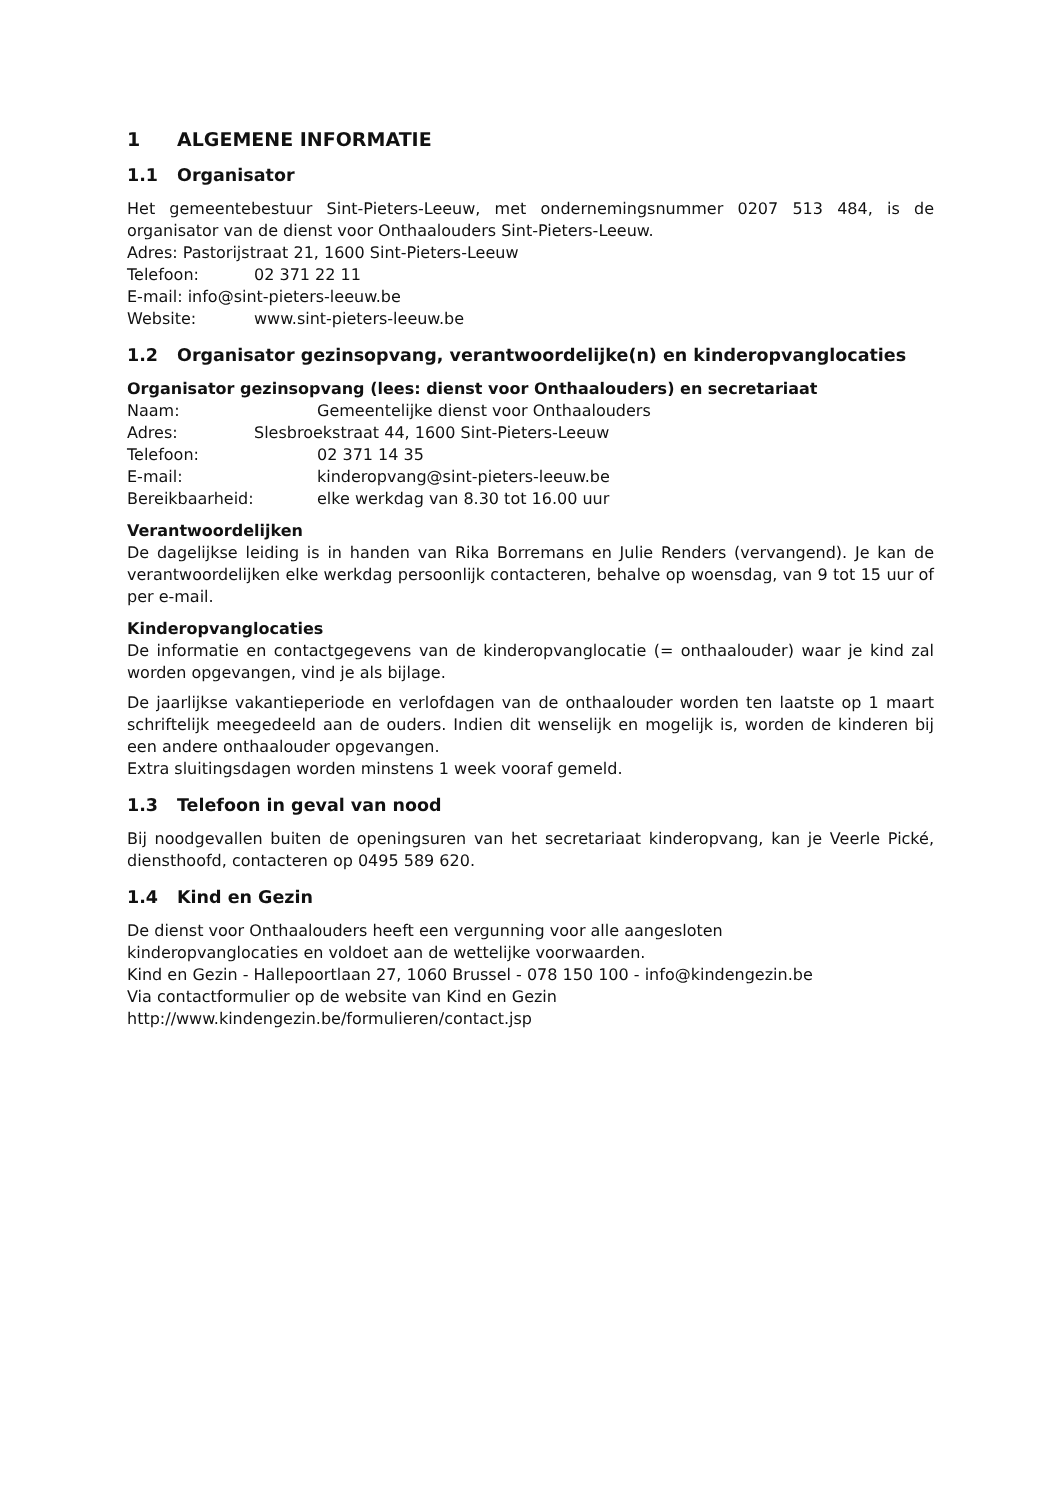1 ALGEMENE INFORMATIE
1.1 Organisator
Het gemeentebestuur Sint-Pieters-Leeuw, met ondernemingsnummer 0207 513 484, is de organisator van de dienst voor Onthaalouders Sint-Pieters-Leeuw.
Adres: Pastorijstraat 21, 1600 Sint-Pieters-Leeuw
Telefoon: 02 371 22 11
E-mail: info@sint-pieters-leeuw.be
Website: www.sint-pieters-leeuw.be
1.2 Organisator gezinsopvang, verantwoordelijke(n) en kinderopvanglocaties
Organisator gezinsopvang (lees: dienst voor Onthaalouders) en secretariaat
Naam: Gemeentelijke dienst voor Onthaalouders
Adres: Slesbroekstraat 44, 1600 Sint-Pieters-Leeuw
Telefoon: 02 371 14 35
E-mail: kinderopvang@sint-pieters-leeuw.be
Bereikbaarheid: elke werkdag van 8.30 tot 16.00 uur
Verantwoordelijken
De dagelijkse leiding is in handen van Rika Borremans en Julie Renders (vervangend). Je kan de verantwoordelijken elke werkdag persoonlijk contacteren, behalve op woensdag, van 9 tot 15 uur of per e-mail.
Kinderopvanglocaties
De informatie en contactgegevens van de kinderopvanglocatie (= onthaalouder) waar je kind zal worden opgevangen, vind je als bijlage.
De jaarlijkse vakantieperiode en verlofdagen van de onthaalouder worden ten laatste op 1 maart schriftelijk meegedeeld aan de ouders. Indien dit wenselijk en mogelijk is, worden de kinderen bij een andere onthaalouder opgevangen.
Extra sluitingsdagen worden minstens 1 week vooraf gemeld.
1.3 Telefoon in geval van nood
Bij noodgevallen buiten de openingsuren van het secretariaat kinderopvang, kan je Veerle Pické, diensthoofd, contacteren op 0495 589 620.
1.4 Kind en Gezin
De dienst voor Onthaalouders heeft een vergunning voor alle aangesloten
kinderopvanglocaties en voldoet aan de wettelijke voorwaarden.
Kind en Gezin - Hallepoortlaan 27, 1060 Brussel - 078 150 100 - info@kindengezin.be
Via contactformulier op de website van Kind en Gezin
http://www.kindengezin.be/formulieren/contact.jsp